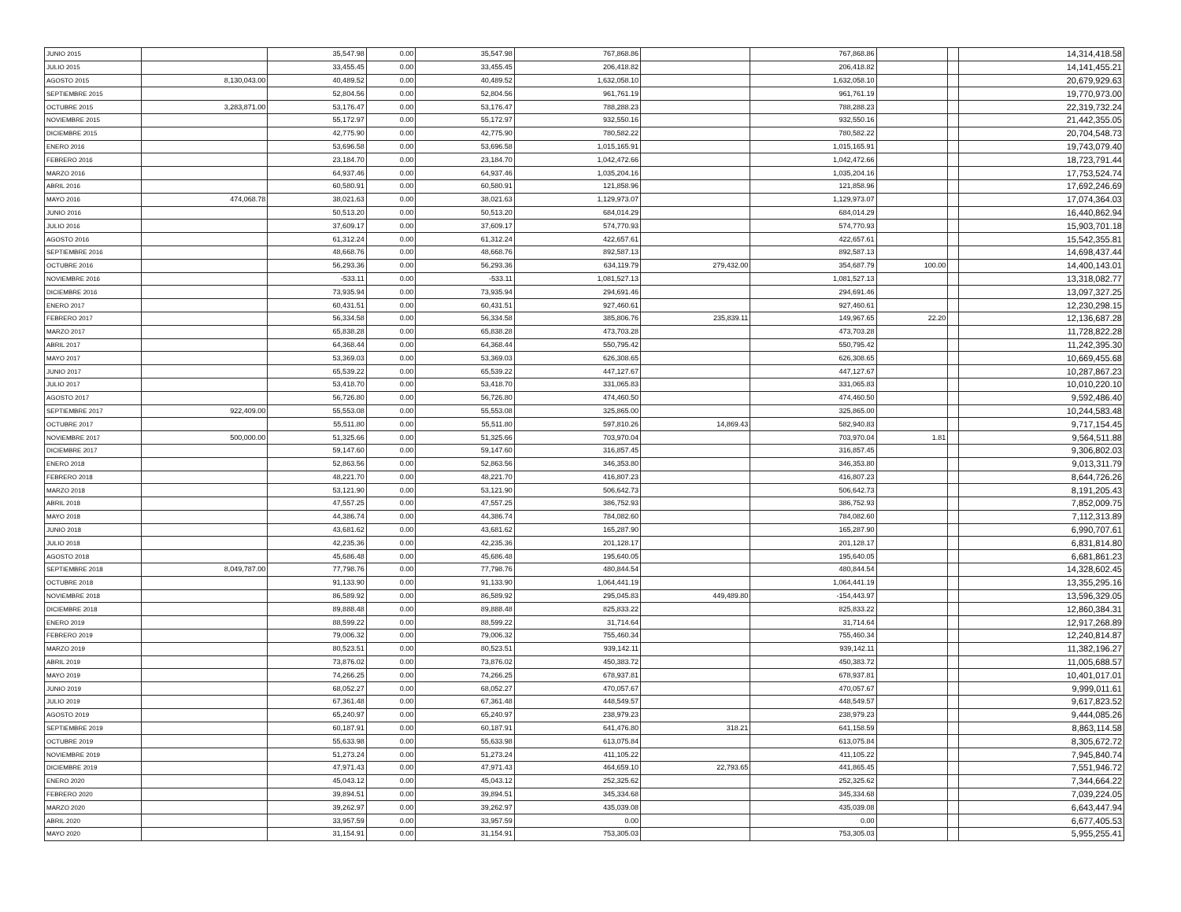| JUNIO 2015 | | 35,547.98 | 0.00 | 35,547.98 | 767,868.86 | | 767,868.86 | | | 14,314,418.58 |
| JULIO 2015 | | 33,455.45 | 0.00 | 33,455.45 | 206,418.82 | | 206,418.82 | | | 14,141,455.21 |
| AGOSTO 2015 | 8,130,043.00 | 40,489.52 | 0.00 | 40,489.52 | 1,632,058.10 | | 1,632,058.10 | | | 20,679,929.63 |
| SEPTIEMBRE 2015 | | 52,804.56 | 0.00 | 52,804.56 | 961,761.19 | | 961,761.19 | | | 19,770,973.00 |
| OCTUBRE 2015 | 3,283,871.00 | 53,176.47 | 0.00 | 53,176.47 | 788,288.23 | | 788,288.23 | | | 22,319,732.24 |
| NOVIEMBRE 2015 | | 55,172.97 | 0.00 | 55,172.97 | 932,550.16 | | 932,550.16 | | | 21,442,355.05 |
| DICIEMBRE 2015 | | 42,775.90 | 0.00 | 42,775.90 | 780,582.22 | | 780,582.22 | | | 20,704,548.73 |
| ENERO 2016 | | 53,696.58 | 0.00 | 53,696.58 | 1,015,165.91 | | 1,015,165.91 | | | 19,743,079.40 |
| FEBRERO 2016 | | 23,184.70 | 0.00 | 23,184.70 | 1,042,472.66 | | 1,042,472.66 | | | 18,723,791.44 |
| MARZO 2016 | | 64,937.46 | 0.00 | 64,937.46 | 1,035,204.16 | | 1,035,204.16 | | | 17,753,524.74 |
| ABRIL 2016 | | 60,580.91 | 0.00 | 60,580.91 | 121,858.96 | | 121,858.96 | | | 17,692,246.69 |
| MAYO 2016 | 474,068.78 | 38,021.63 | 0.00 | 38,021.63 | 1,129,973.07 | | 1,129,973.07 | | | 17,074,364.03 |
| JUNIO 2016 | | 50,513.20 | 0.00 | 50,513.20 | 684,014.29 | | 684,014.29 | | | 16,440,862.94 |
| JULIO 2016 | | 37,609.17 | 0.00 | 37,609.17 | 574,770.93 | | 574,770.93 | | | 15,903,701.18 |
| AGOSTO 2016 | | 61,312.24 | 0.00 | 61,312.24 | 422,657.61 | | 422,657.61 | | | 15,542,355.81 |
| SEPTIEMBRE 2016 | | 48,668.76 | 0.00 | 48,668.76 | 892,587.13 | | 892,587.13 | | | 14,698,437.44 |
| OCTUBRE 2016 | | 56,293.36 | 0.00 | 56,293.36 | 634,119.79 | 279,432.00 | 354,687.79 | 100.00 | | 14,400,143.01 |
| NOVIEMBRE 2016 | | -533.11 | 0.00 | -533.11 | 1,081,527.13 | | 1,081,527.13 | | | 13,318,082.77 |
| DICIEMBRE 2016 | | 73,935.94 | 0.00 | 73,935.94 | 294,691.46 | | 294,691.46 | | | 13,097,327.25 |
| ENERO 2017 | | 60,431.51 | 0.00 | 60,431.51 | 927,460.61 | | 927,460.61 | | | 12,230,298.15 |
| FEBRERO 2017 | | 56,334.58 | 0.00 | 56,334.58 | 385,806.76 | 235,839.11 | 149,967.65 | 22.20 | | 12,136,687.28 |
| MARZO 2017 | | 65,838.28 | 0.00 | 65,838.28 | 473,703.28 | | 473,703.28 | | | 11,728,822.28 |
| ABRIL 2017 | | 64,368.44 | 0.00 | 64,368.44 | 550,795.42 | | 550,795.42 | | | 11,242,395.30 |
| MAYO 2017 | | 53,369.03 | 0.00 | 53,369.03 | 626,308.65 | | 626,308.65 | | | 10,669,455.68 |
| JUNIO 2017 | | 65,539.22 | 0.00 | 65,539.22 | 447,127.67 | | 447,127.67 | | | 10,287,867.23 |
| JULIO 2017 | | 53,418.70 | 0.00 | 53,418.70 | 331,065.83 | | 331,065.83 | | | 10,010,220.10 |
| AGOSTO 2017 | | 56,726.80 | 0.00 | 56,726.80 | 474,460.50 | | 474,460.50 | | | 9,592,486.40 |
| SEPTIEMBRE 2017 | 922,409.00 | 55,553.08 | 0.00 | 55,553.08 | 325,865.00 | | 325,865.00 | | | 10,244,583.48 |
| OCTUBRE 2017 | | 55,511.80 | 0.00 | 55,511.80 | 597,810.26 | 14,869.43 | 582,940.83 | | | 9,717,154.45 |
| NOVIEMBRE 2017 | 500,000.00 | 51,325.66 | 0.00 | 51,325.66 | 703,970.04 | | 703,970.04 | 1.81 | | 9,564,511.88 |
| DICIEMBRE 2017 | | 59,147.60 | 0.00 | 59,147.60 | 316,857.45 | | 316,857.45 | | | 9,306,802.03 |
| ENERO 2018 | | 52,863.56 | 0.00 | 52,863.56 | 346,353.80 | | 346,353.80 | | | 9,013,311.79 |
| FEBRERO 2018 | | 48,221.70 | 0.00 | 48,221.70 | 416,807.23 | | 416,807.23 | | | 8,644,726.26 |
| MARZO 2018 | | 53,121.90 | 0.00 | 53,121.90 | 506,642.73 | | 506,642.73 | | | 8,191,205.43 |
| ABRIL 2018 | | 47,557.25 | 0.00 | 47,557.25 | 386,752.93 | | 386,752.93 | | | 7,852,009.75 |
| MAYO 2018 | | 44,386.74 | 0.00 | 44,386.74 | 784,082.60 | | 784,082.60 | | | 7,112,313.89 |
| JUNIO 2018 | | 43,681.62 | 0.00 | 43,681.62 | 165,287.90 | | 165,287.90 | | | 6,990,707.61 |
| JULIO 2018 | | 42,235.36 | 0.00 | 42,235.36 | 201,128.17 | | 201,128.17 | | | 6,831,814.80 |
| AGOSTO 2018 | | 45,686.48 | 0.00 | 45,686.48 | 195,640.05 | | 195,640.05 | | | 6,681,861.23 |
| SEPTIEMBRE 2018 | 8,049,787.00 | 77,798.76 | 0.00 | 77,798.76 | 480,844.54 | | 480,844.54 | | | 14,328,602.45 |
| OCTUBRE 2018 | | 91,133.90 | 0.00 | 91,133.90 | 1,064,441.19 | | 1,064,441.19 | | | 13,355,295.16 |
| NOVIEMBRE 2018 | | 86,589.92 | 0.00 | 86,589.92 | 295,045.83 | 449,489.80 | -154,443.97 | | | 13,596,329.05 |
| DICIEMBRE 2018 | | 89,888.48 | 0.00 | 89,888.48 | 825,833.22 | | 825,833.22 | | | 12,860,384.31 |
| ENERO 2019 | | 88,599.22 | 0.00 | 88,599.22 | 31,714.64 | | 31,714.64 | | | 12,917,268.89 |
| FEBRERO 2019 | | 79,006.32 | 0.00 | 79,006.32 | 755,460.34 | | 755,460.34 | | | 12,240,814.87 |
| MARZO 2019 | | 80,523.51 | 0.00 | 80,523.51 | 939,142.11 | | 939,142.11 | | | 11,382,196.27 |
| ABRIL 2019 | | 73,876.02 | 0.00 | 73,876.02 | 450,383.72 | | 450,383.72 | | | 11,005,688.57 |
| MAYO 2019 | | 74,266.25 | 0.00 | 74,266.25 | 678,937.81 | | 678,937.81 | | | 10,401,017.01 |
| JUNIO 2019 | | 68,052.27 | 0.00 | 68,052.27 | 470,057.67 | | 470,057.67 | | | 9,999,011.61 |
| JULIO 2019 | | 67,361.48 | 0.00 | 67,361.48 | 448,549.57 | | 448,549.57 | | | 9,617,823.52 |
| AGOSTO 2019 | | 65,240.97 | 0.00 | 65,240.97 | 238,979.23 | | 238,979.23 | | | 9,444,085.26 |
| SEPTIEMBRE 2019 | | 60,187.91 | 0.00 | 60,187.91 | 641,476.80 | 318.21 | 641,158.59 | | | 8,863,114.58 |
| OCTUBRE 2019 | | 55,633.98 | 0.00 | 55,633.98 | 613,075.84 | | 613,075.84 | | | 8,305,672.72 |
| NOVIEMBRE 2019 | | 51,273.24 | 0.00 | 51,273.24 | 411,105.22 | | 411,105.22 | | | 7,945,840.74 |
| DICIEMBRE 2019 | | 47,971.43 | 0.00 | 47,971.43 | 464,659.10 | 22,793.65 | 441,865.45 | | | 7,551,946.72 |
| ENERO 2020 | | 45,043.12 | 0.00 | 45,043.12 | 252,325.62 | | 252,325.62 | | | 7,344,664.22 |
| FEBRERO 2020 | | 39,894.51 | 0.00 | 39,894.51 | 345,334.68 | | 345,334.68 | | | 7,039,224.05 |
| MARZO 2020 | | 39,262.97 | 0.00 | 39,262.97 | 435,039.08 | | 435,039.08 | | | 6,643,447.94 |
| ABRIL 2020 | | 33,957.59 | 0.00 | 33,957.59 | 0.00 | | 0.00 | | | 6,677,405.53 |
| MAYO 2020 | | 31,154.91 | 0.00 | 31,154.91 | 753,305.03 | | 753,305.03 | | | 5,955,255.41 |